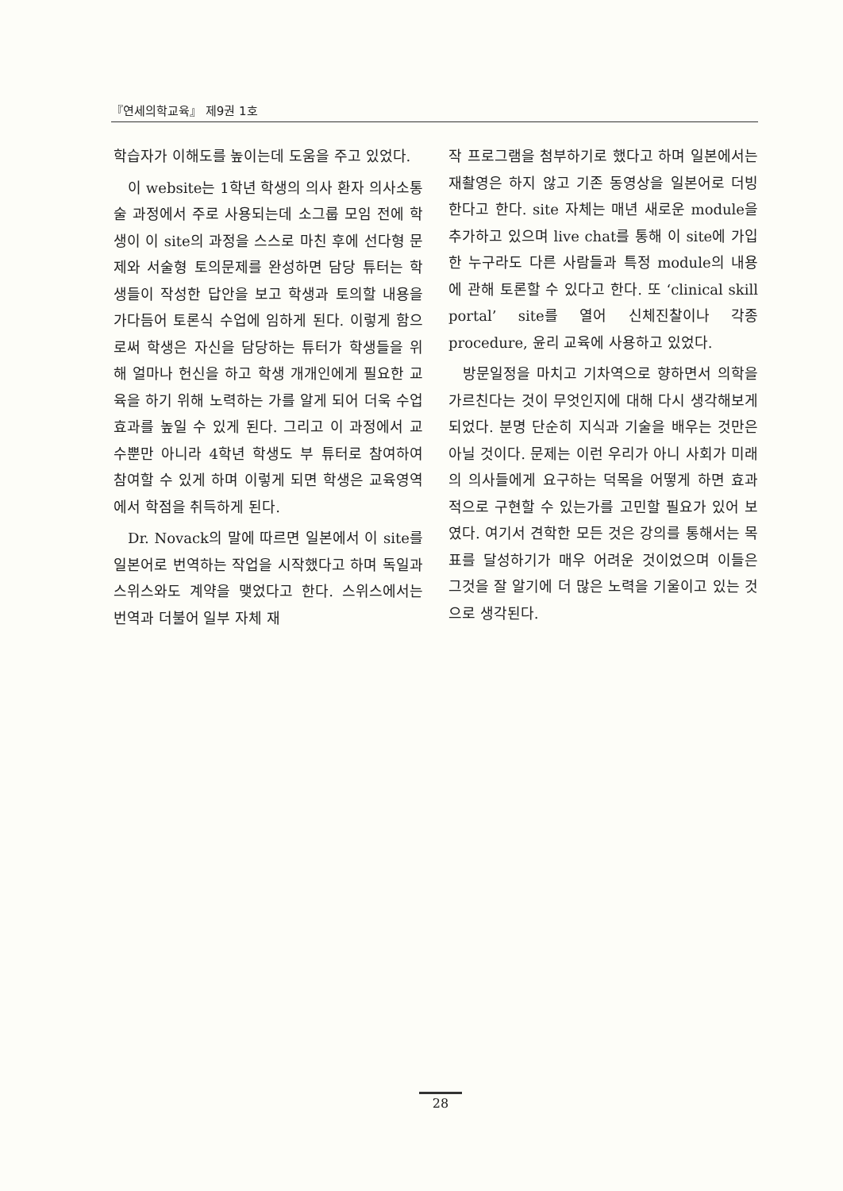『연세의학교육』 제9권 1호
학습자가 이해도를 높이는데 도움을 주고 있었다.
이 website는 1학년 학생의 의사 환자 의사소통술 과정에서 주로 사용되는데 소그룹 모임 전에 학생이 이 site의 과정을 스스로 마친 후에 선다형 문제와 서술형 토의문제를 완성하면 담당 튜터는 학생들이 작성한 답안을 보고 학생과 토의할 내용을 가다듬어 토론식 수업에 임하게 된다. 이렇게 함으로써 학생은 자신을 담당하는 튜터가 학생들을 위해 얼마나 헌신을 하고 학생 개개인에게 필요한 교육을 하기 위해 노력하는 가를 알게 되어 더욱 수업 효과를 높일 수 있게 된다. 그리고 이 과정에서 교수뿐만 아니라 4학년 학생도 부 튜터로 참여하여 참여할 수 있게 하며 이렇게 되면 학생은 교육영역에서 학점을 취득하게 된다.
Dr. Novack의 말에 따르면 일본에서 이 site를 일본어로 번역하는 작업을 시작했다고 하며 독일과 스위스와도 계약을 맺었다고 한다. 스위스에서는 번역과 더불어 일부 자체 재
작 프로그램을 첨부하기로 했다고 하며 일본에서는 재촬영은 하지 않고 기존 동영상을 일본어로 더빙한다고 한다. site 자체는 매년 새로운 module을 추가하고 있으며 live chat를 통해 이 site에 가입한 누구라도 다른 사람들과 특정 module의 내용에 관해 토론할 수 있다고 한다. 또 ‘clinical skill portal’ site를 열어 신체진찰이나 각종 procedure, 윤리 교육에 사용하고 있었다.
방문일정을 마치고 기차역으로 향하면서 의학을 가르친다는 것이 무엇인지에 대해 다시 생각해보게 되었다. 분명 단순히 지식과 기술을 배우는 것만은 아닐 것이다. 문제는 이런 우리가 아니 사회가 미래의 의사들에게 요구하는 덕목을 어떻게 하면 효과적으로 구현할 수 있는가를 고민할 필요가 있어 보였다. 여기서 견학한 모든 것은 강의를 통해서는 목표를 달성하기가 매우 어려운 것이었으며 이들은 그것을 잘 알기에 더 많은 노력을 기울이고 있는 것으로 생각된다.
28